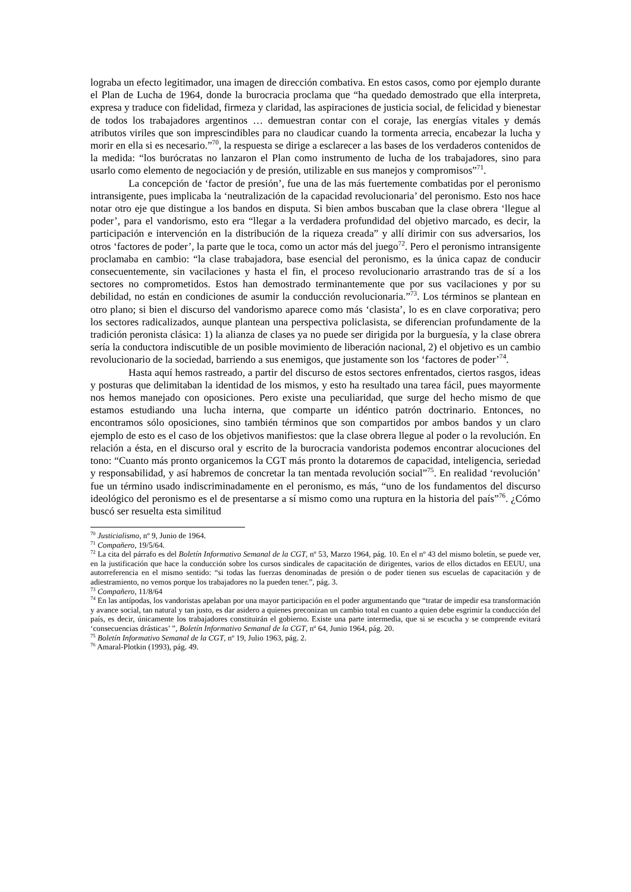lograba un efecto legitimador, una imagen de dirección combativa. En estos casos, como por ejemplo durante el Plan de Lucha de 1964, donde la burocracia proclama que “ha quedado demostrado que ella interpreta, expresa y traduce con fidelidad, firmeza y claridad, las aspiraciones de justicia social, de felicidad y bienestar de todos los trabajadores argentinos … demuestran contar con el coraje, las energías vitales y demás atributos viriles que son imprescindibles para no claudicar cuando la tormenta arrecia, encabezar la lucha y morir en ella si es necesario.”<sup>70</sup>, la respuesta se dirige a esclarecer a las bases de los verdaderos contenidos de la medida: “los burócratas no lanzaron el Plan como instrumento de lucha de los trabajadores, sino para usarlo como elemento de negociación y de presión, utilizable en sus manejos y compromisos”<sup>71</sup>.
La concepción de ‘factor de presión’, fue una de las más fuertemente combatidas por el peronismo intransigente, pues implicaba la ‘neutralización de la capacidad revolucionaria’ del peronismo. Esto nos hace notar otro eje que distingue a los bandos en disputa. Si bien ambos buscaban que la clase obrera ‘llegue al poder’, para el vandorismo, esto era “llegar a la verdadera profundidad del objetivo marcado, es decir, la participación e intervención en la distribución de la riqueza creada” y allí dirimir con sus adversarios, los otros ‘factores de poder’, la parte que le toca, como un actor más del juego<sup>72</sup>. Pero el peronismo intransigente proclamaba en cambio: “la clase trabajadora, base esencial del peronismo, es la única capaz de conducir consecuentemente, sin vacilaciones y hasta el fin, el proceso revolucionario arrastrando tras de sí a los sectores no comprometidos. Estos han demostrado terminantemente que por sus vacilaciones y por su debilidad, no están en condiciones de asumir la conducción revolucionaria.”<sup>73</sup>. Los términos se plantean en otro plano; si bien el discurso del vandorismo aparece como más ‘clasista’, lo es en clave corporativa; pero los sectores radicalizados, aunque plantean una perspectiva policlasista, se diferencian profundamente de la tradición peronista clásica: 1) la alianza de clases ya no puede ser dirigida por la burguesía, y la clase obrera sería la conductora indiscutible de un posible movimiento de liberación nacional, 2) el objetivo es un cambio revolucionario de la sociedad, barriendo a sus enemigos, que justamente son los ‘factores de poder’<sup>74</sup>.
Hasta aquí hemos rastreado, a partir del discurso de estos sectores enfrentados, ciertos rasgos, ideas y posturas que delimitaban la identidad de los mismos, y esto ha resultado una tarea fácil, pues mayormente nos hemos manejado con oposiciones. Pero existe una peculiaridad, que surge del hecho mismo de que estamos estudiando una lucha interna, que comparte un idéntico patrón doctrinario. Entonces, no encontramos sólo oposiciones, sino también términos que son compartidos por ambos bandos y un claro ejemplo de esto es el caso de los objetivos manifiestos: que la clase obrera llegue al poder o la revolución. En relación a ésta, en el discurso oral y escrito de la burocracia vandorista podemos encontrar alocuciones del tono: “Cuanto más pronto organicemos la CGT más pronto la dotaremos de capacidad, inteligencia, seriedad y responsabilidad, y así habremos de concretar la tan mentada revolución social”<sup>75</sup>. En realidad ‘revolución’ fue un término usado indiscriminadamente en el peronismo, es más, “uno de los fundamentos del discurso ideológico del peronismo es el de presentarse a sí mismo como una ruptura en la historia del país”<sup>76</sup>. ¿Cómo buscó ser resuelta esta similitud
<sup>70</sup> Justicialismo, nº 9, Junio de 1964.
<sup>71</sup> Compañero, 19/5/64.
<sup>72</sup> La cita del párrafo es del Boletín Informativo Semanal de la CGT, nº 53, Marzo 1964, pág. 10. En el nº 43 del mismo boletín, se puede ver, en la justificación que hace la conducción sobre los cursos sindicales de capacitación de dirigentes, varios de ellos dictados en EEUU, una autorreferencia en el mismo sentido: “si todas las fuerzas denominadas de presión o de poder tienen sus escuelas de capacitación y de adiestramiento, no vemos porque los trabajadores no la pueden tener.”, pág. 3.
<sup>73</sup> Compañero, 11/8/64
<sup>74</sup> En las antípodas, los vandoristas apelaban por una mayor participación en el poder argumentando que “tratar de impedir esa transformación y avance social, tan natural y tan justo, es dar asidero a quienes preconizan un cambio total en cuanto a quien debe esgrimir la conducción del país, es decir, únicamente los trabajadores constituirán el gobierno. Existe una parte intermedia, que si se escucha y se comprende evitará ‘consecuencias drásticas’ ”, Boletín Informativo Semanal de la CGT, nº 64, Junio 1964, pág. 20.
<sup>75</sup> Boletín Informativo Semanal de la CGT, nº 19, Julio 1963, pág. 2.
<sup>76</sup> Amaral-Plotkin (1993), pág. 49.